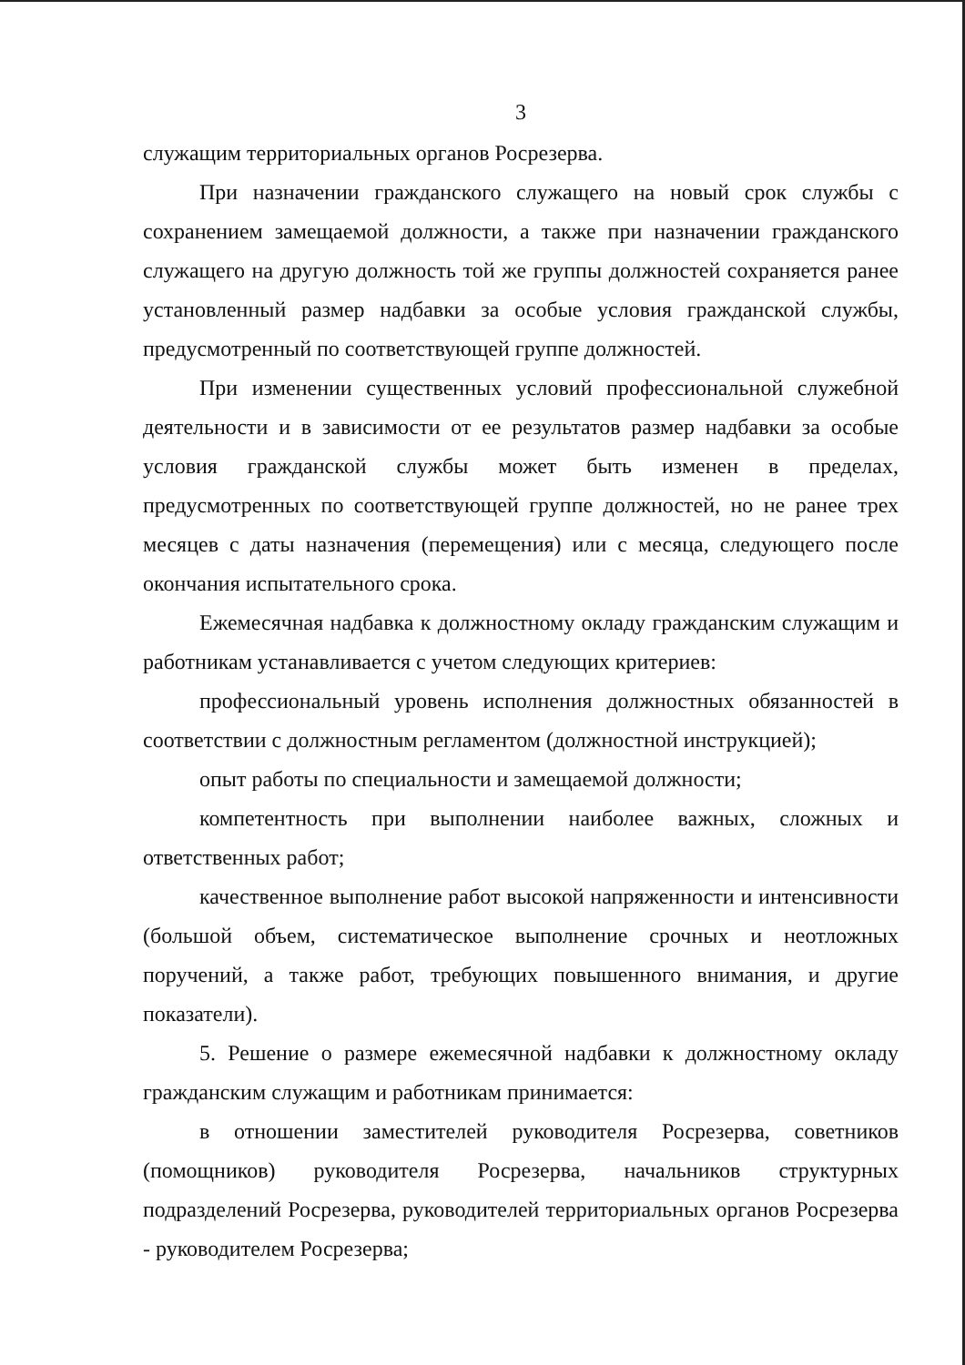3
служащим территориальных органов Росрезерва.
При назначении гражданского служащего на новый срок службы с сохранением замещаемой должности, а также при назначении гражданского служащего на другую должность той же группы должностей сохраняется ранее установленный размер надбавки за особые условия гражданской службы, предусмотренный по соответствующей группе должностей.
При изменении существенных условий профессиональной служебной деятельности и в зависимости от ее результатов размер надбавки за особые условия гражданской службы может быть изменен в пределах, предусмотренных по соответствующей группе должностей, но не ранее трех месяцев с даты назначения (перемещения) или с месяца, следующего после окончания испытательного срока.
Ежемесячная надбавка к должностному окладу гражданским служащим и работникам устанавливается с учетом следующих критериев:
профессиональный уровень исполнения должностных обязанностей в соответствии с должностным регламентом (должностной инструкцией);
опыт работы по специальности и замещаемой должности;
компетентность при выполнении наиболее важных, сложных и ответственных работ;
качественное выполнение работ высокой напряженности и интенсивности (большой объем, систематическое выполнение срочных и неотложных поручений, а также работ, требующих повышенного внимания, и другие показатели).
5. Решение о размере ежемесячной надбавки к должностному окладу гражданским служащим и работникам принимается:
в отношении заместителей руководителя Росрезерва, советников (помощников) руководителя Росрезерва, начальников структурных подразделений Росрезерва, руководителей территориальных органов Росрезерва - руководителем Росрезерва;